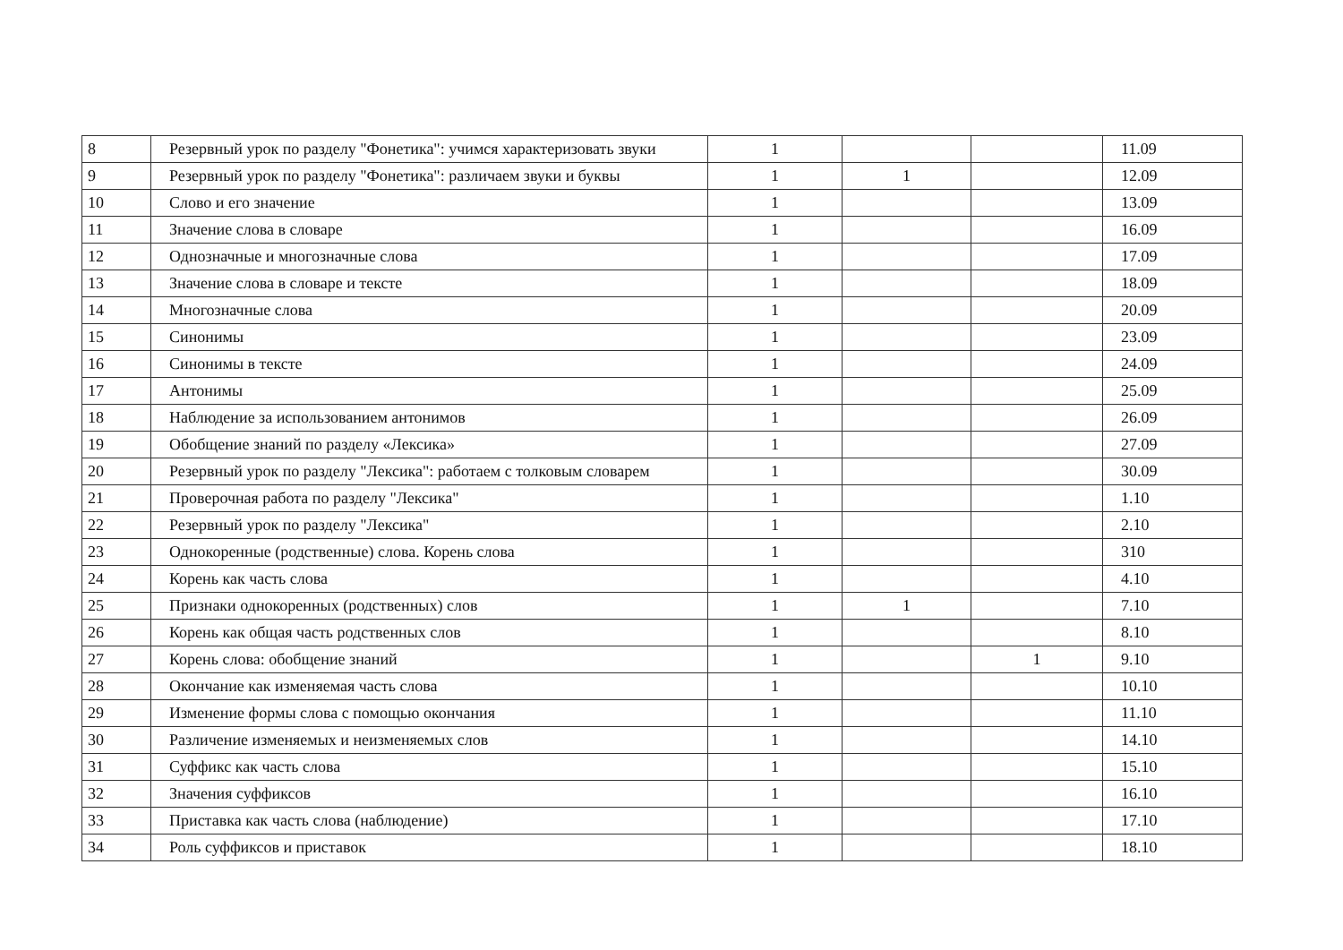| 8 | Резервный урок по разделу "Фонетика": учимся характеризовать звуки | 1 | | | 11.09 |
| 9 | Резервный урок по разделу "Фонетика": различаем звуки и буквы | 1 | 1 | | 12.09 |
| 10 | Слово и его значение | 1 | | | 13.09 |
| 11 | Значение слова в словаре | 1 | | | 16.09 |
| 12 | Однозначные и многозначные слова | 1 | | | 17.09 |
| 13 | Значение слова в словаре и тексте | 1 | | | 18.09 |
| 14 | Многозначные слова | 1 | | | 20.09 |
| 15 | Синонимы | 1 | | | 23.09 |
| 16 | Синонимы в тексте | 1 | | | 24.09 |
| 17 | Антонимы | 1 | | | 25.09 |
| 18 | Наблюдение за использованием антонимов | 1 | | | 26.09 |
| 19 | Обобщение знаний по разделу «Лексика» | 1 | | | 27.09 |
| 20 | Резервный урок по разделу "Лексика": работаем с толковым словарем | 1 | | | 30.09 |
| 21 | Проверочная работа по разделу "Лексика" | 1 | | | 1.10 |
| 22 | Резервный урок по разделу "Лексика" | 1 | | | 2.10 |
| 23 | Однокоренные (родственные) слова. Корень слова | 1 | | | 310 |
| 24 | Корень как часть слова | 1 | | | 4.10 |
| 25 | Признаки однокоренных (родственных) слов | 1 | 1 | | 7.10 |
| 26 | Корень как общая часть родственных слов | 1 | | | 8.10 |
| 27 | Корень слова: обобщение знаний | 1 | | 1 | 9.10 |
| 28 | Окончание как изменяемая часть слова | 1 | | | 10.10 |
| 29 | Изменение формы слова с помощью окончания | 1 | | | 11.10 |
| 30 | Различение изменяемых и неизменяемых слов | 1 | | | 14.10 |
| 31 | Суффикс как часть слова | 1 | | | 15.10 |
| 32 | Значения суффиксов | 1 | | | 16.10 |
| 33 | Приставка как часть слова (наблюдение) | 1 | | | 17.10 |
| 34 | Роль суффиксов и приставок | 1 | | | 18.10 |